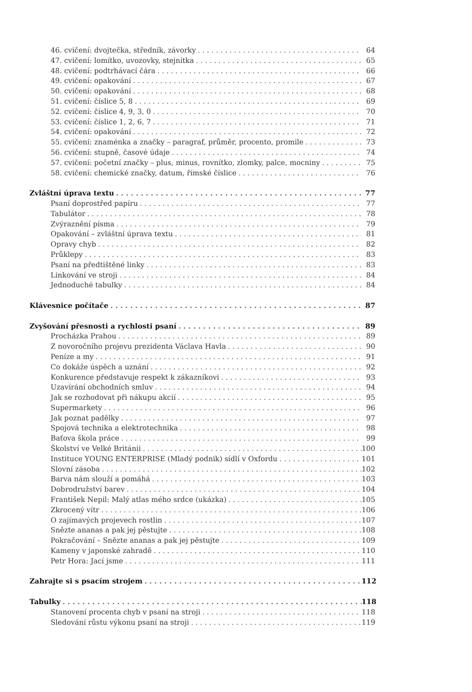46. cvičení: dvojtečka, středník, závorky 64
47. cvičení: lomítko, uvozovky, stejnítka 65
48. cvičení: podtrhávací čára 66
49. cvičení: opakování 67
50. cvičení: opakování 68
51. cvičení: číslice 5, 8 69
52. cvičení: číslice 4, 9, 3, 0 70
53. cvičení: číslice 1, 2, 6, 7 71
54. cvičení: opakování 72
55. cvičení: znaménka a značky – paragraf, průměr, procento, promile 73
56. cvičení: stupně, časové údaje 74
57. cvičení: početní značky – plus, minus, rovnítko, zlomky, palce, mocniny 75
58. cvičení: chemické značky, datum, římské číslice 76
Zvláštní úprava textu 77
Psaní doprostřed papíru 77
Tabulátor 78
Zvýraznění písma 79
Opakování – zvláštní úprava textu 81
Opravy chyb 82
Průklepy 83
Psaní na předtištěné linky 83
Linkování ve stroji 84
Jednoduché tabulky 84
Klávesnice počítače 87
Zvyšování přesnosti a rychlosti psaní 89
Procházka Prahou 89
Z novoročního projevu prezidenta Václava Havla 90
Peníze a my 91
Co dokáže úspěch a uznání 92
Konkurence představuje respekt k zákazníkovi 93
Uzavírání obchodních smluv 94
Jak se rozhodovat při nákupu akcií 95
Supermarkety 96
Jak poznat padělky 97
Spojová technika a elektrotechnika 98
Baťova škola práce 99
Školství ve Velké Británii 100
Instituce YOUNG ENTERPRISE (Mladý podnik) sídlí v Oxfordu 101
Slovní zásoba 102
Barva nám slouží a pomáhá 103
Dobrodružství barev 104
František Nepil: Malý atlas mého srdce (ukázka) 105
Zkrocený vítr 106
O zajímavých projevech rostlin 107
Snězte ananas a pak jej pěstujte 108
Pokračování – Snězte ananas a pak jej pěstujte 109
Kameny v japonské zahradě 110
Petr Hora: Jací jsme 111
Zahrajte si s psacím strojem 112
Tabulky 118
Stanovení procenta chyb v psaní na stroji 118
Sledování růstu výkonu psaní na stroji 119